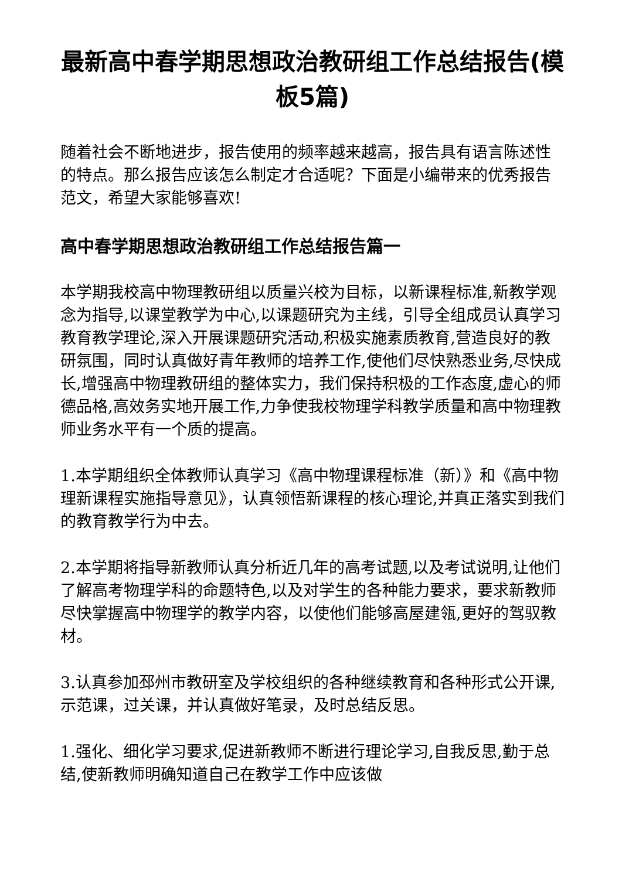最新高中春学期思想政治教研组工作总结报告(模板5篇)
随着社会不断地进步，报告使用的频率越来越高，报告具有语言陈述性的特点。那么报告应该怎么制定才合适呢？下面是小编带来的优秀报告范文，希望大家能够喜欢!
高中春学期思想政治教研组工作总结报告篇一
本学期我校高中物理教研组以质量兴校为目标，以新课程标准,新教学观念为指导,以课堂教学为中心,以课题研究为主线，引导全组成员认真学习教育教学理论,深入开展课题研究活动,积极实施素质教育,营造良好的教研氛围，同时认真做好青年教师的培养工作,使他们尽快熟悉业务,尽快成长,增强高中物理教研组的整体实力，我们保持积极的工作态度,虚心的师德品格,高效务实地开展工作,力争使我校物理学科教学质量和高中物理教师业务水平有一个质的提高。
1.本学期组织全体教师认真学习《高中物理课程标准（新）》和《高中物理新课程实施指导意见》，认真领悟新课程的核心理论,并真正落实到我们的教育教学行为中去。
2.本学期将指导新教师认真分析近几年的高考试题,以及考试说明,让他们了解高考物理学科的命题特色,以及对学生的各种能力要求，要求新教师尽快掌握高中物理学的教学内容，以使他们能够高屋建瓴,更好的驾驭教材。
3.认真参加邳州市教研室及学校组织的各种继续教育和各种形式公开课,示范课，过关课，并认真做好笔录，及时总结反思。
1.强化、细化学习要求,促进新教师不断进行理论学习,自我反思,勤于总结,使新教师明确知道自己在教学工作中应该做